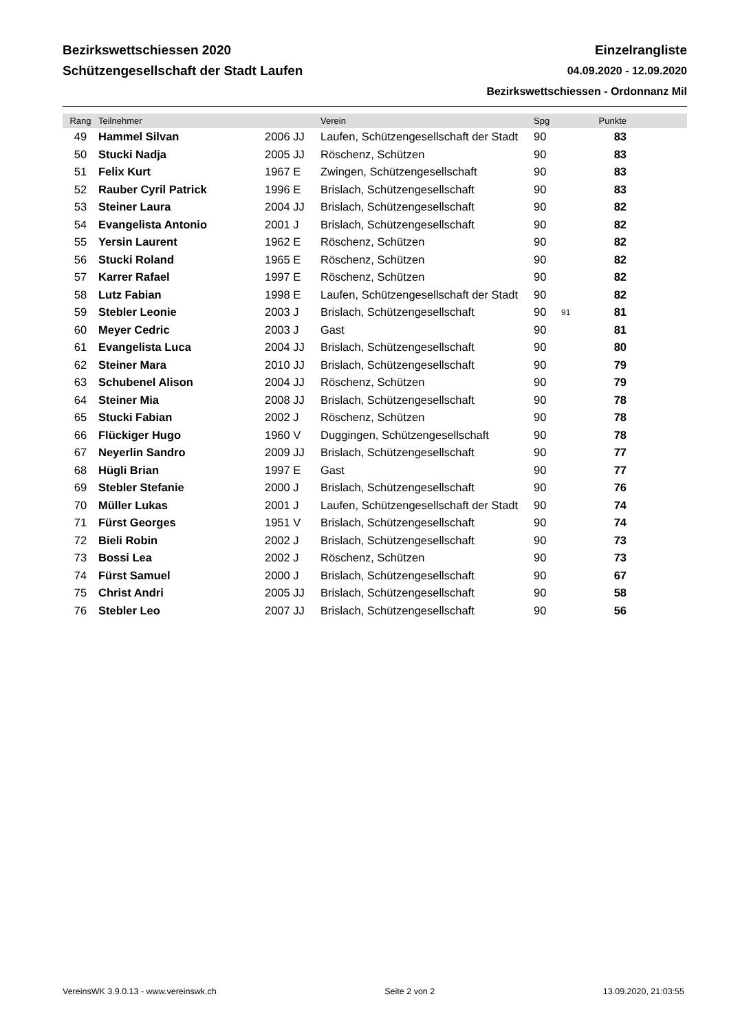Bezirkswettschiessen 2020 Einzelrangliste
Schützengesellschaft der Stadt Laufen 04.09.2020 - 12.09.2020
Bezirkswettschiessen - Ordonnanz Mil
| Rang | Teilnehmer | | Verein | Spg | | Punkte | |
| --- | --- | --- | --- | --- | --- | --- | --- |
| 49 | Hammel Silvan | 2006 JJ | Laufen, Schützengesellschaft der Stadt | 90 | | 83 | |
| 50 | Stucki Nadja | 2005 JJ | Röschenz, Schützen | 90 | | 83 | |
| 51 | Felix Kurt | 1967 E | Zwingen, Schützengesellschaft | 90 | | 83 | |
| 52 | Rauber Cyril Patrick | 1996 E | Brislach, Schützengesellschaft | 90 | | 83 | |
| 53 | Steiner Laura | 2004 JJ | Brislach, Schützengesellschaft | 90 | | 82 | |
| 54 | Evangelista Antonio | 2001 J | Brislach, Schützengesellschaft | 90 | | 82 | |
| 55 | Yersin Laurent | 1962 E | Röschenz, Schützen | 90 | | 82 | |
| 56 | Stucki Roland | 1965 E | Röschenz, Schützen | 90 | | 82 | |
| 57 | Karrer Rafael | 1997 E | Röschenz, Schützen | 90 | | 82 | |
| 58 | Lutz Fabian | 1998 E | Laufen, Schützengesellschaft der Stadt | 90 | | 82 | |
| 59 | Stebler Leonie | 2003 J | Brislach, Schützengesellschaft | 90 | 91 | 81 | |
| 60 | Meyer Cedric | 2003 J | Gast | 90 | | 81 | |
| 61 | Evangelista Luca | 2004 JJ | Brislach, Schützengesellschaft | 90 | | 80 | |
| 62 | Steiner Mara | 2010 JJ | Brislach, Schützengesellschaft | 90 | | 79 | |
| 63 | Schubenel Alison | 2004 JJ | Röschenz, Schützen | 90 | | 79 | |
| 64 | Steiner Mia | 2008 JJ | Brislach, Schützengesellschaft | 90 | | 78 | |
| 65 | Stucki Fabian | 2002 J | Röschenz, Schützen | 90 | | 78 | |
| 66 | Flückiger Hugo | 1960 V | Duggingen, Schützengesellschaft | 90 | | 78 | |
| 67 | Neyerlin Sandro | 2009 JJ | Brislach, Schützengesellschaft | 90 | | 77 | |
| 68 | Hügli Brian | 1997 E | Gast | 90 | | 77 | |
| 69 | Stebler Stefanie | 2000 J | Brislach, Schützengesellschaft | 90 | | 76 | |
| 70 | Müller Lukas | 2001 J | Laufen, Schützengesellschaft der Stadt | 90 | | 74 | |
| 71 | Fürst Georges | 1951 V | Brislach, Schützengesellschaft | 90 | | 74 | |
| 72 | Bieli Robin | 2002 J | Brislach, Schützengesellschaft | 90 | | 73 | |
| 73 | Bossi Lea | 2002 J | Röschenz, Schützen | 90 | | 73 | |
| 74 | Fürst Samuel | 2000 J | Brislach, Schützengesellschaft | 90 | | 67 | |
| 75 | Christ Andri | 2005 JJ | Brislach, Schützengesellschaft | 90 | | 58 | |
| 76 | Stebler Leo | 2007 JJ | Brislach, Schützengesellschaft | 90 | | 56 | |
VereinsWK 3.9.0.13 - www.vereinswk.ch Seite 2 von 2 13.09.2020, 21:03:55